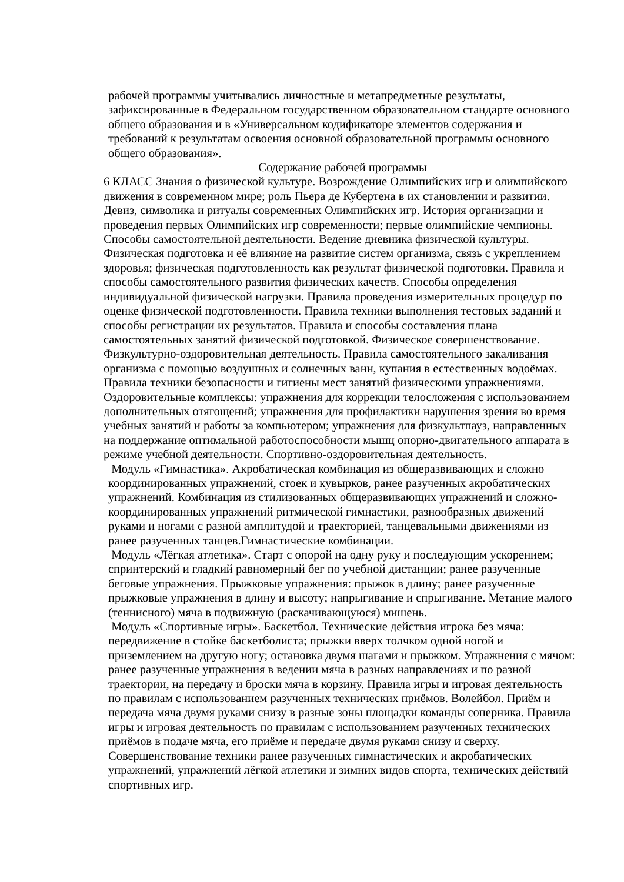рабочей программы учитывались личностные и метапредметные результаты, зафиксированные в Федеральном государственном образовательном стандарте основного общего образования и в «Универсальном кодификаторе элементов содержания и требований к результатам освоения основной образовательной программы основного общего образования».
Содержание рабочей программы
6 КЛАСС Знания о физической культуре. Возрождение Олимпийских игр и олимпийского движения в современном мире; роль Пьера де Кубертена в их становлении и развитии. Девиз, символика и ритуалы современных Олимпийских игр. История организации и проведения первых Олимпийских игр современности; первые олимпийские чемпионы. Способы самостоятельной деятельности. Ведение дневника физической культуры. Физическая подготовка и её влияние на развитие систем организма, связь с укреплением здоровья; физическая подготовленность как результат физической подготовки. Правила и способы самостоятельного развития физических качеств. Способы определения индивидуальной физической нагрузки. Правила проведения измерительных процедур по оценке физической подготовленности. Правила техники выполнения тестовых заданий и способы регистрации их результатов. Правила и способы составления плана самостоятельных занятий физической подготовкой. Физическое совершенствование. Физкультурно-оздоровительная деятельность. Правила самостоятельного закаливания организма с помощью воздушных и солнечных ванн, купания в естественных водоёмах. Правила техники безопасности и гигиены мест занятий физическими упражнениями. Оздоровительные комплексы: упражнения для коррекции телосложения с использованием дополнительных отягощений; упражнения для профилактики нарушения зрения во время учебных занятий и работы за компьютером; упражнения для физкультпауз, направленных на поддержание оптимальной работоспособности мышц опорно-двигательного аппарата в режиме учебной деятельности. Спортивно-оздоровительная деятельность.
Модуль «Гимнастика». Акробатическая комбинация из общеразвивающих и сложно координированных упражнений, стоек и кувырков, ранее разученных акробатических упражнений. Комбинация из стилизованных общеразвивающих упражнений и сложно-координированных упражнений ритмической гимнастики, разнообразных движений руками и ногами с разной амплитудой и траекторией, танцевальными движениями из ранее разученных танцев.Гимнастические комбинации.
Модуль «Лёгкая атлетика». Старт с опорой на одну руку и последующим ускорением; спринтерский и гладкий равномерный бег по учебной дистанции; ранее разученные беговые упражнения. Прыжковые упражнения: прыжок в длину; ранее разученные прыжковые упражнения в длину и высоту; напрыгивание и спрыгивание. Метание малого (теннисного) мяча в подвижную (раскачивающуюся) мишень.
Модуль «Спортивные игры». Баскетбол. Технические действия игрока без мяча: передвижение в стойке баскетболиста; прыжки вверх толчком одной ногой и приземлением на другую ногу; остановка двумя шагами и прыжком. Упражнения с мячом: ранее разученные упражнения в ведении мяча в разных направлениях и по разной траектории, на передачу и броски мяча в корзину. Правила игры и игровая деятельность по правилам с использованием разученных технических приёмов. Волейбол. Приём и передача мяча двумя руками снизу в разные зоны площадки команды соперника. Правила игры и игровая деятельность по правилам с использованием разученных технических приёмов в подаче мяча, его приёме и передаче двумя руками снизу и сверху.
Совершенствование техники ранее разученных гимнастических и акробатических упражнений, упражнений лёгкой атлетики и зимних видов спорта, технических действий спортивных игр.